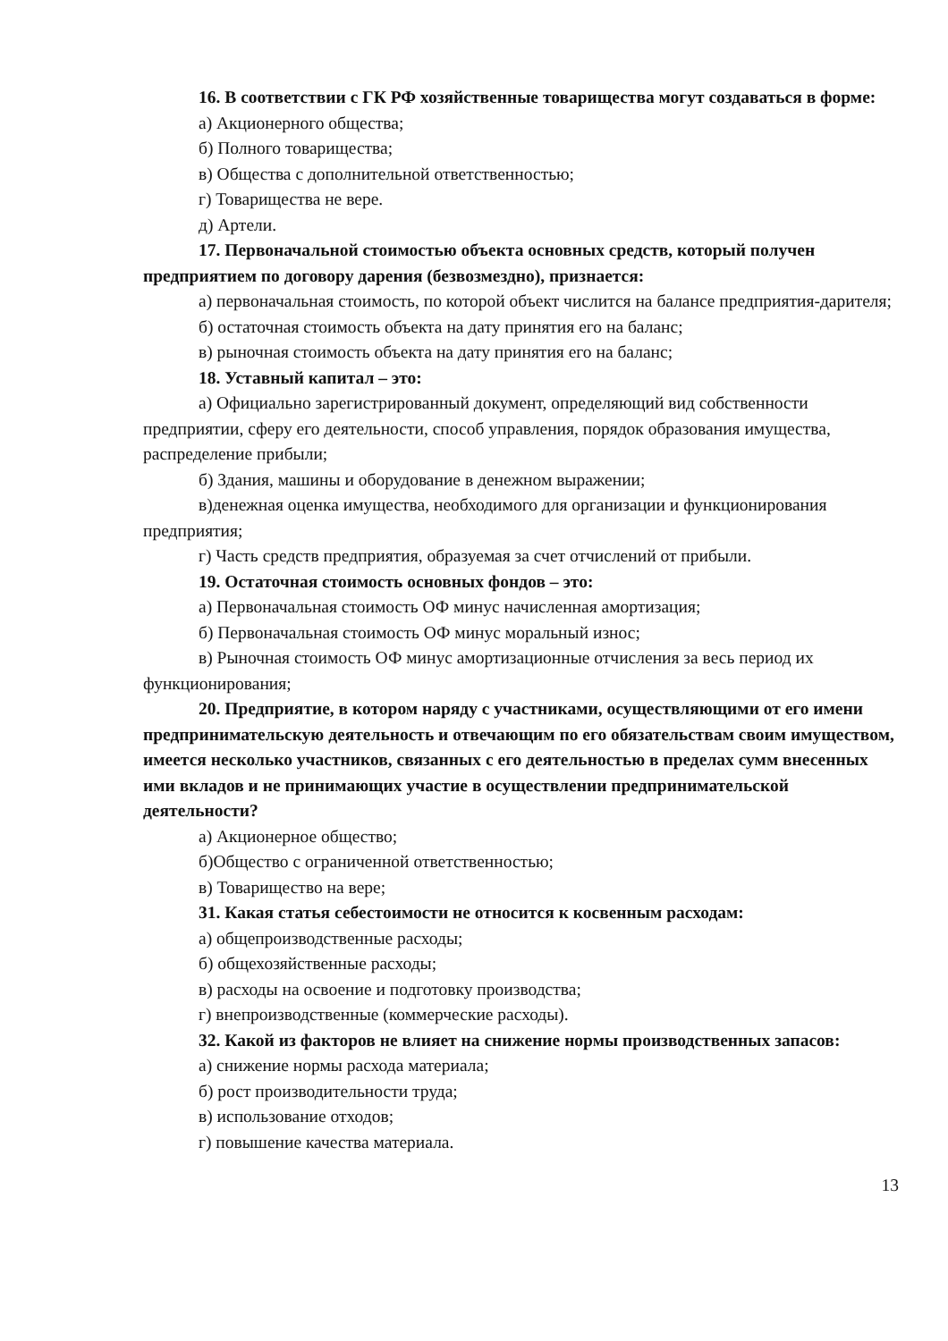16. В соответствии с ГК РФ хозяйственные товарищества могут создаваться в форме:
а) Акционерного общества;
б) Полного товарищества;
в) Общества с дополнительной ответственностью;
г) Товарищества не вере.
д) Артели.
17. Первоначальной стоимостью объекта основных средств, который получен предприятием по договору дарения (безвозмездно), признается:
а) первоначальная стоимость, по которой объект числится на балансе предприятия-дарителя;
б) остаточная стоимость объекта на дату принятия его на баланс;
в) рыночная стоимость объекта на дату принятия его на баланс;
18. Уставный капитал – это:
а) Официально зарегистрированный документ, определяющий вид собственности предприятии, сферу его деятельности, способ управления, порядок образования имущества, распределение прибыли;
б) Здания, машины и оборудование в денежном выражении;
в)денежная оценка имущества, необходимого для организации и функционирования предприятия;
г) Часть средств предприятия, образуемая за счет отчислений от прибыли.
19. Остаточная стоимость основных фондов – это:
а) Первоначальная стоимость ОФ минус начисленная амортизация;
б) Первоначальная стоимость ОФ минус моральный износ;
в) Рыночная стоимость ОФ минус амортизационные отчисления за весь период их функционирования;
20. Предприятие, в котором наряду с участниками, осуществляющими от его имени предпринимательскую деятельность и отвечающим по его обязательствам своим имуществом, имеется несколько участников, связанных с его деятельностью в пределах сумм внесенных ими вкладов и не принимающих участие в осуществлении предпринимательской деятельности?
а) Акционерное общество;
б)Общество с ограниченной ответственностью;
в) Товарищество на вере;
31. Какая статья себестоимости не относится к косвенным расходам:
а) общепроизводственные расходы;
б) общехозяйственные расходы;
в) расходы на освоение и подготовку производства;
г) внепроизводственные (коммерческие расходы).
32. Какой из факторов не влияет на снижение нормы производственных запасов:
а) снижение нормы расхода материала;
б) рост производительности труда;
в) использование отходов;
г) повышение качества материала.
13